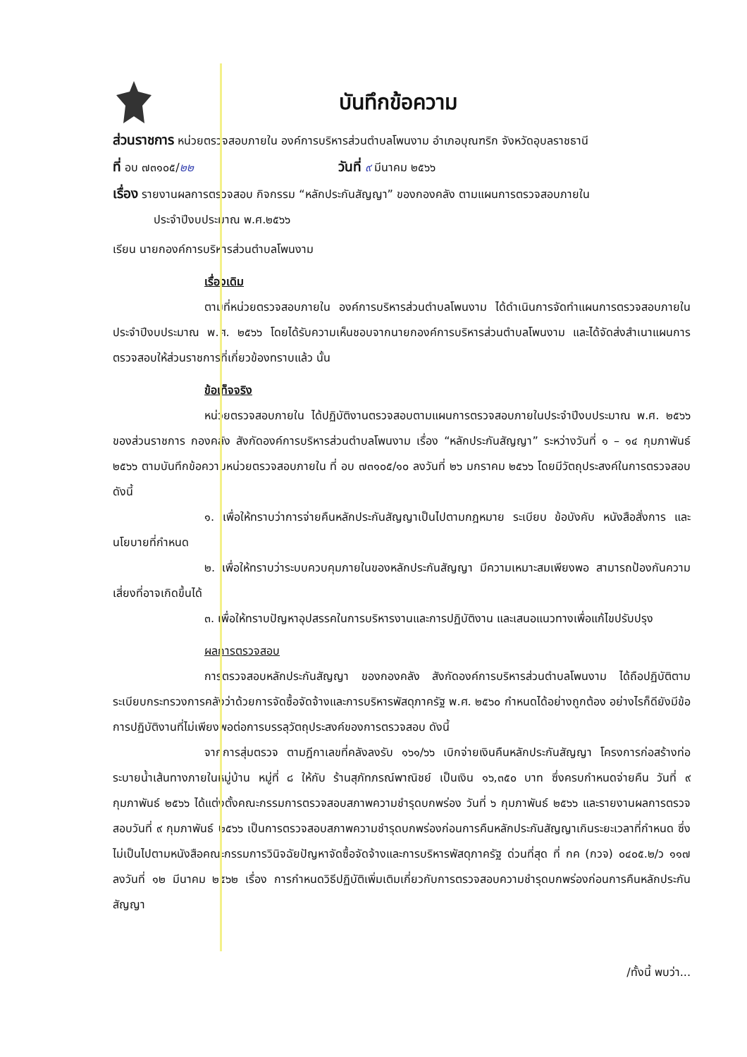บันทึกข้อความ
ส่วนราชการ หน่วยตรวจสอบภายใน องค์การบริหารส่วนตำบลโพนงาม อำเภอบุณฑริก จังหวัดอุบลราชธานี
ที่ อบ ๗๓๑๐๕/๒๒ วันที่ ๙ มีนาคม ๒๕๖๖
เรื่อง รายงานผลการตรวจสอบ กิจกรรม “หลักประกันสัญญา” ของกองคลัง ตามแผนการตรวจสอบภายใน
ประจำปีงบประมาณ พ.ศ.๒๕๖๖
เรียน นายกองค์การบริหารส่วนตำบลโพนงาม
เรื่องเดิม
ตามที่หน่วยตรวจสอบภายใน องค์การบริหารส่วนตำบลโพนงาม ได้ดำเนินการจัดทำแผนการตรวจสอบภายใน ประจำปีงบประมาณ พ.ศ. ๒๕๖๖ โดยได้รับความเห็นชอบจากนายกองค์การบริหารส่วนตำบลโพนงาม และได้จัดส่งสำเนาแผนการตรวจสอบให้ส่วนราชการที่เกี่ยวข้องทราบแล้ว นั้น
ข้อเท็จจริง
หน่วยตรวจสอบภายใน ได้ปฏิบัติงานตรวจสอบตามแผนการตรวจสอบภายในประจำปีงบประมาณ พ.ศ. ๒๕๖๖ ของส่วนราชการ กองคลัง สังกัดองค์การบริหารส่วนตำบลโพนงาม เรื่อง “หลักประกันสัญญา” ระหว่างวันที่ ๑ – ๑๔ กุมภาพันธ์ ๒๕๖๖ ตามบันทึกข้อความหน่วยตรวจสอบภายใน ที่ อบ ๗๓๑๐๕/๑๐ ลงวันที่ ๒๖ มกราคม ๒๕๖๖ โดยมีวัตถุประสงค์ในการตรวจสอบ ดังนี้
๑. เพื่อให้ทราบว่าการจ่ายคืนหลักประกันสัญญาเป็นไปตามกฎหมาย ระเบียบ ข้อบังคับ หนังสือสั่งการ และนโยบายที่กำหนด
๒. เพื่อให้ทราบว่าระบบควบคุมภายในของหลักประกันสัญญา มีความเหมาะสมเพียงพอ สามารถป้องกันความเสี่ยงที่อาจเกิดขึ้นได้
๓. เพื่อให้ทราบปัญหาอุปสรรคในการบริหารงานและการปฏิบัติงาน และเสนอแนวทางเพื่อแก้ไขปรับปรุง
ผลการตรวจสอบ
การตรวจสอบหลักประกันสัญญา ของกองคลัง สังกัดองค์การบริหารส่วนตำบลโพนงาม ได้ถือปฏิบัติตามระเบียบกระทรวงการคลังว่าด้วยการจัดซื้อจัดจ้างและการบริหารพัสดุภาครัฐ พ.ศ. ๒๕๖๐ กำหนดได้อย่างถูกต้อง อย่างไรก็ดียังมีข้อการปฏิบัติงานที่ไม่เพียงพอต่อการบรรลุวัตถุประสงค์ของการตรวจสอบ ดังนี้
จากการสุ่มตรวจ ตามฎีกาเลขที่คลังลงรับ ๑๖๑/๖๖ เบิกจ่ายเงินคืนหลักประกันสัญญา โครงการก่อสร้างท่อระบายน้ำเส้นทางภายในหมู่บ้าน หมู่ที่ ๘ ให้กับ ร้านสุภัทภรณ์พาณิชย์ เป็นเงิน ๑๖,๓๕๐ บาท ซึ่งครบกำหนดจ่ายคืน วันที่ ๙ กุมภาพันธ์ ๒๕๖๖ ได้แต่งตั้งคณะกรรมการตรวจสอบสภาพความชำรุดบกพร่อง วันที่ ๖ กุมภาพันธ์ ๒๕๖๖ และรายงานผลการตรวจสอบวันที่ ๙ กุมภาพันธ์ ๒๕๖๖ เป็นการตรวจสอบสภาพความชำรุดบกพร่องก่อนการคืนหลักประกันสัญญาเกินระยะเวลาที่กำหนด ซึ่งไม่เป็นไปตามหนังสือคณะกรรมการวินิจฉัยปัญหาจัดซื้อจัดจ้างและการบริหารพัสดุภาครัฐ ด่วนที่สุด ที่ กค (กวจ) ๐๔๐๕.๒/ว ๑๑๗ ลงวันที่ ๑๒ มีนาคม ๒๕๖๒ เรื่อง การกำหนดวิธีปฏิบัติเพิ่มเติมเกี่ยวกับการตรวจสอบความชำรุดบกพร่องก่อนการคืนหลักประกันสัญญา
/ทั้งนี้ พบว่า...